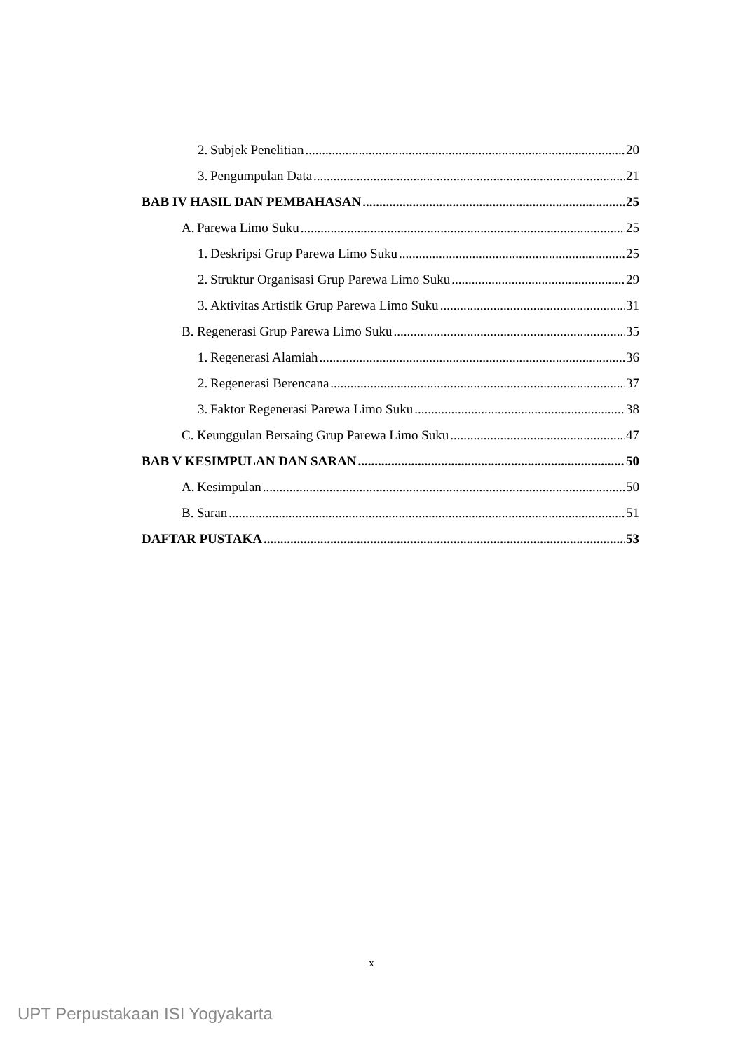2. Subjek Penelitian 20
3. Pengumpulan Data 21
BAB IV HASIL DAN PEMBAHASAN 25
A. Parewa Limo Suku 25
1. Deskripsi Grup Parewa Limo Suku 25
2. Struktur Organisasi Grup Parewa Limo Suku 29
3. Aktivitas Artistik Grup Parewa Limo Suku 31
B. Regenerasi Grup Parewa Limo Suku 35
1. Regenerasi Alamiah 36
2. Regenerasi Berencana 37
3. Faktor Regenerasi Parewa Limo Suku 38
C. Keunggulan Bersaing Grup Parewa Limo Suku 47
BAB V KESIMPULAN DAN SARAN 50
A. Kesimpulan 50
B. Saran 51
DAFTAR PUSTAKA 53
x
UPT Perpustakaan ISI Yogyakarta